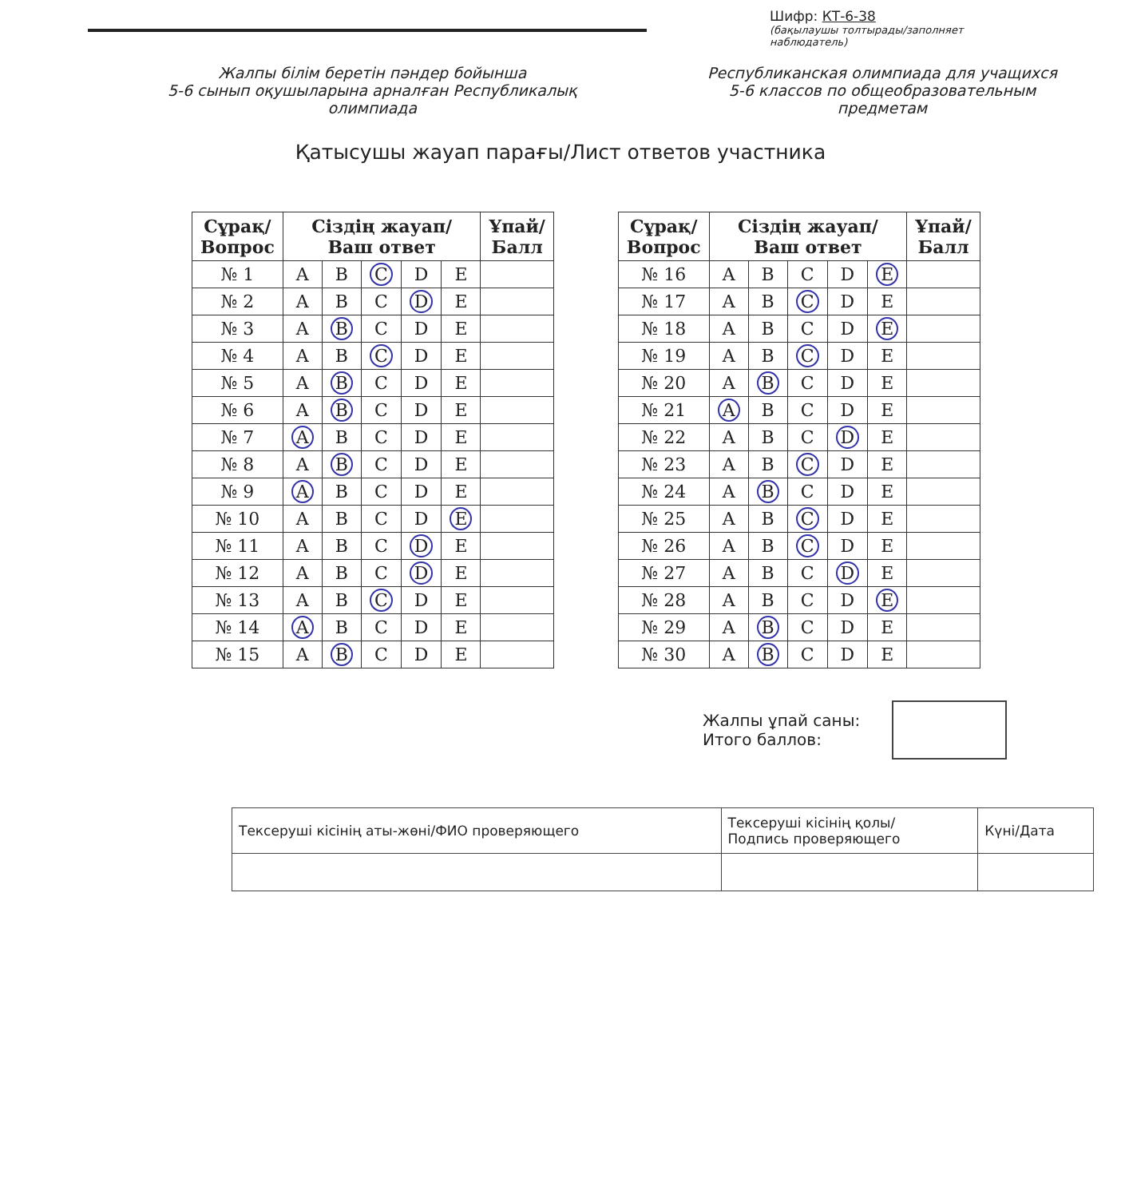Шифр: КТ-6-38
(бақылаушы толтырады/заполняет наблюдатель)
Жалпы білім беретін пәндер бойынша
5-6 сынып оқушыларына арналған Республикалық
олимпиада
Республиканская олимпиада для учащихся
5-6 классов по общеобразовательным
предметам
Қатысушы жауап парағы/Лист ответов участника
| Сұрақ/ Вопрос | Сіздің жауап/ Ваш ответ | | | | | Ұпай/ Балл |
| --- | --- | --- | --- | --- | --- | --- |
| № 1 | A | B | C | D | E | |
| № 2 | A | B | C | D | E | |
| № 3 | A | B | C | D | E | |
| № 4 | A | B | C | D | E | |
| № 5 | A | B | C | D | E | |
| № 6 | A | B | C | D | E | |
| № 7 | A | B | C | D | E | |
| № 8 | A | B | C | D | E | |
| № 9 | A | B | C | D | E | |
| № 10 | A | B | C | D | E | |
| № 11 | A | B | C | D | E | |
| № 12 | A | B | C | D | E | |
| № 13 | A | B | C | D | E | |
| № 14 | A | B | C | D | E | |
| № 15 | A | B | C | D | E | |
| Сұрақ/ Вопрос | Сіздің жауап/ Ваш ответ | | | | | Ұпай/ Балл |
| --- | --- | --- | --- | --- | --- | --- |
| № 16 | A | B | C | D | E | |
| № 17 | A | B | C | D | E | |
| № 18 | A | B | C | D | E | |
| № 19 | A | B | C | D | E | |
| № 20 | A | B | C | D | E | |
| № 21 | A | B | C | D | E | |
| № 22 | A | B | C | D | E | |
| № 23 | A | B | C | D | E | |
| № 24 | A | B | C | D | E | |
| № 25 | A | B | C | D | E | |
| № 26 | A | B | C | D | E | |
| № 27 | A | B | C | D | E | |
| № 28 | A | B | C | D | E | |
| № 29 | A | B | C | D | E | |
| № 30 | A | B | C | D | E | |
Жалпы ұпай саны:
Итого баллов:
| Тексеруші кісінің аты-жөні/ФИО проверяющего | Тексеруші кісінің қолы/ Подпись проверяющего | Күні/Дата |